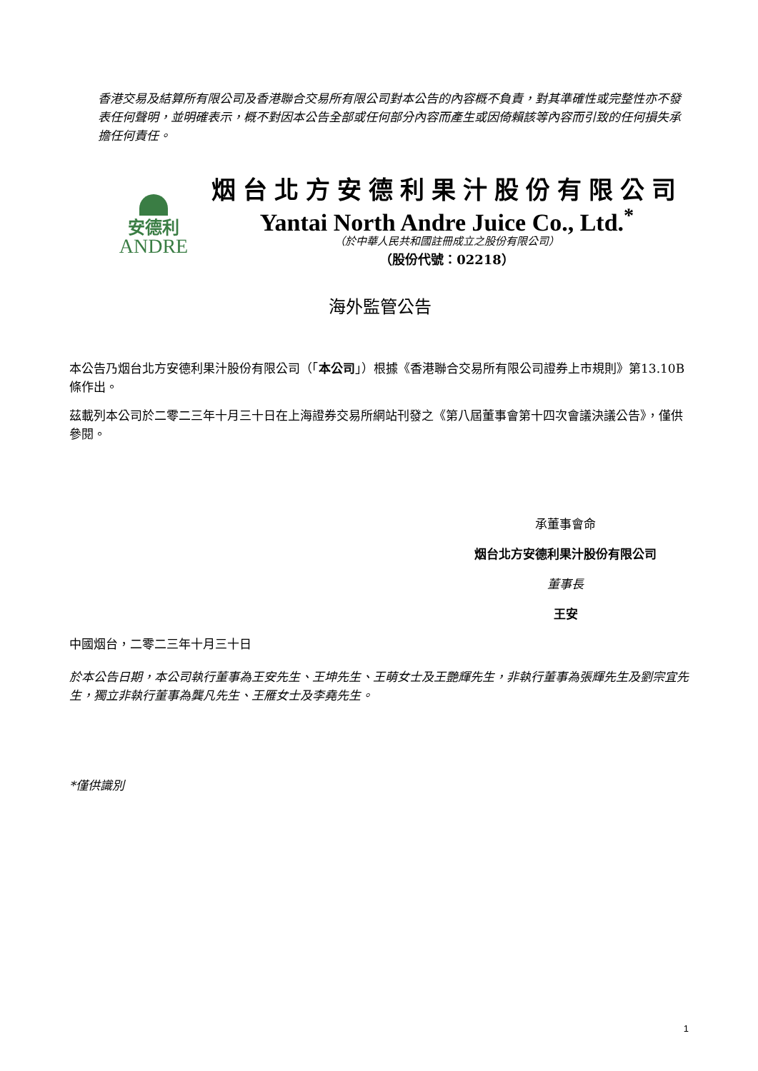香港交易及結算所有限公司及香港聯合交易所有限公司對本公告的內容概不負責，對其準確性或完整性亦不發表任何聲明，並明確表示，概不對因本公告全部或任何部分內容而產生或因倚賴該等內容而引致的任何損失承擔任何責任。
安德利
ANDRE
烟台北方安德利果汁股份有限公司
Yantai North Andre Juice Co., Ltd.<sup>*</sup>
（於中華人民共和國註冊成立之股份有限公司）
（股份代號：02218）
海外監管公告
本公告乃烟台北方安德利果汁股份有限公司（「本公司」）根據《香港聯合交易所有限公司證券上市規則》第13.10B條作出。
茲載列本公司於二零二三年十月三十日在上海證券交易所網站刊發之《第八屆董事會第十四次會議決議公告》，僅供參閱。
承董事會命
烟台北方安德利果汁股份有限公司
董事長
王安
中國烟台，二零二三年十月三十日
於本公告日期，本公司執行董事為王安先生、王坤先生、王萌女士及王艷輝先生，非執行董事為張輝先生及劉宗宜先生，獨立非執行董事為龔凡先生、王雁女士及李堯先生。
*僅供識別
1